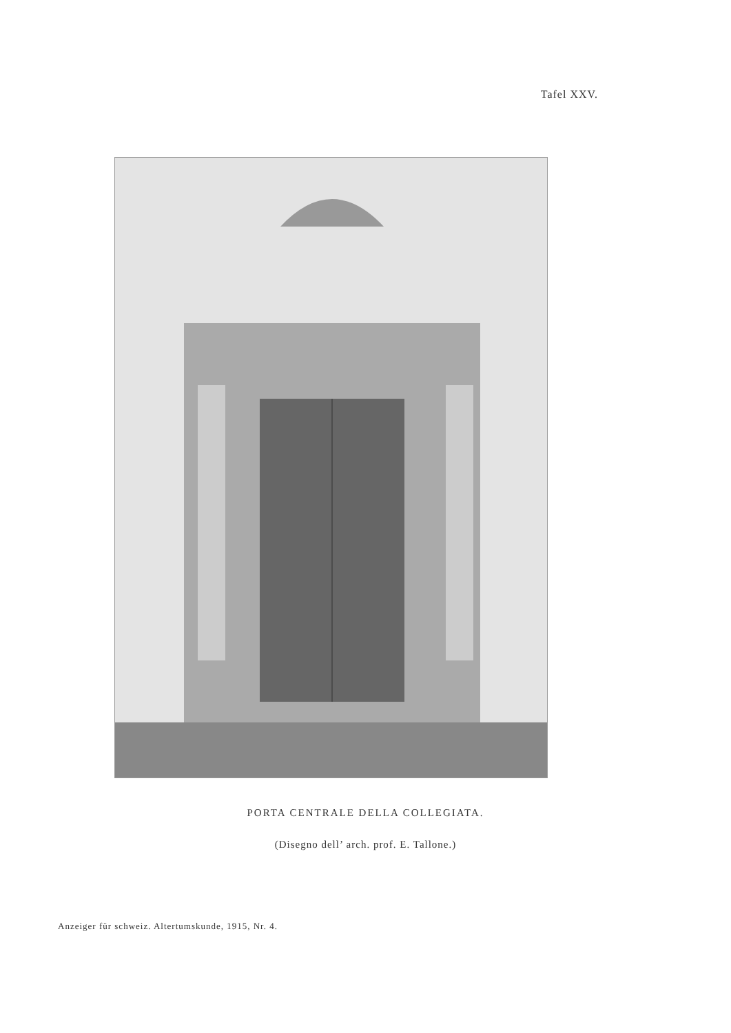Tafel XXV.
PORTA CENTRALE DELLA COLLEGIATA.
(Disegno dell’ arch. prof. E. Tallone.)
Anzeiger für schweiz. Altertumskunde, 1915, Nr. 4.